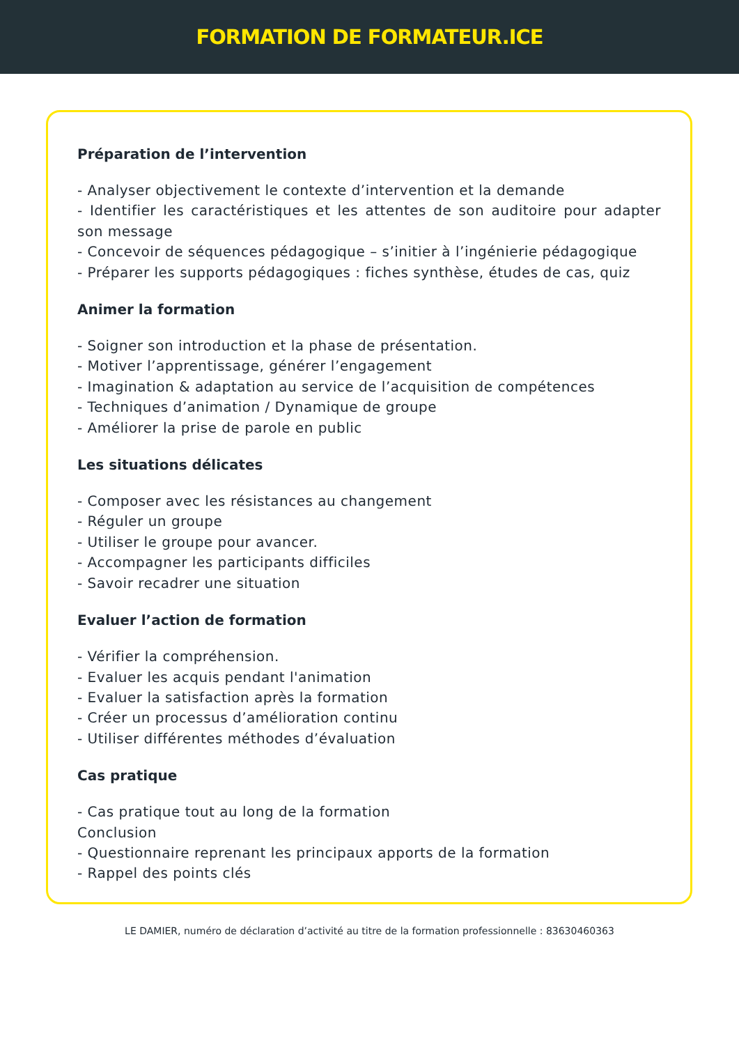FORMATION DE FORMATEUR.ICE
Préparation de l’intervention
- Analyser objectivement le contexte d’intervention et la demande
- Identifier les caractéristiques et les attentes de son auditoire pour adapter son message
- Concevoir de séquences pédagogique – s’initier à l’ingénierie pédagogique
- Préparer les supports pédagogiques : fiches synthèse, études de cas, quiz
Animer la formation
- Soigner son introduction et la phase de présentation.
- Motiver l’apprentissage, générer l’engagement
- Imagination & adaptation au service de l’acquisition de compétences
- Techniques d’animation / Dynamique de groupe
- Améliorer la prise de parole en public
Les situations délicates
- Composer avec les résistances au changement
- Réguler un groupe
- Utiliser le groupe pour avancer.
- Accompagner les participants difficiles
- Savoir recadrer une situation
Evaluer l’action de formation
- Vérifier la compréhension.
- Evaluer les acquis pendant l'animation
- Evaluer la satisfaction après la formation
- Créer un processus d’amélioration continu
- Utiliser différentes méthodes d’évaluation
Cas pratique
- Cas pratique tout au long de la formation
Conclusion
- Questionnaire reprenant les principaux apports de la formation
- Rappel des points clés
LE DAMIER, numéro de déclaration d’activité au titre de la formation professionnelle : 83630460363